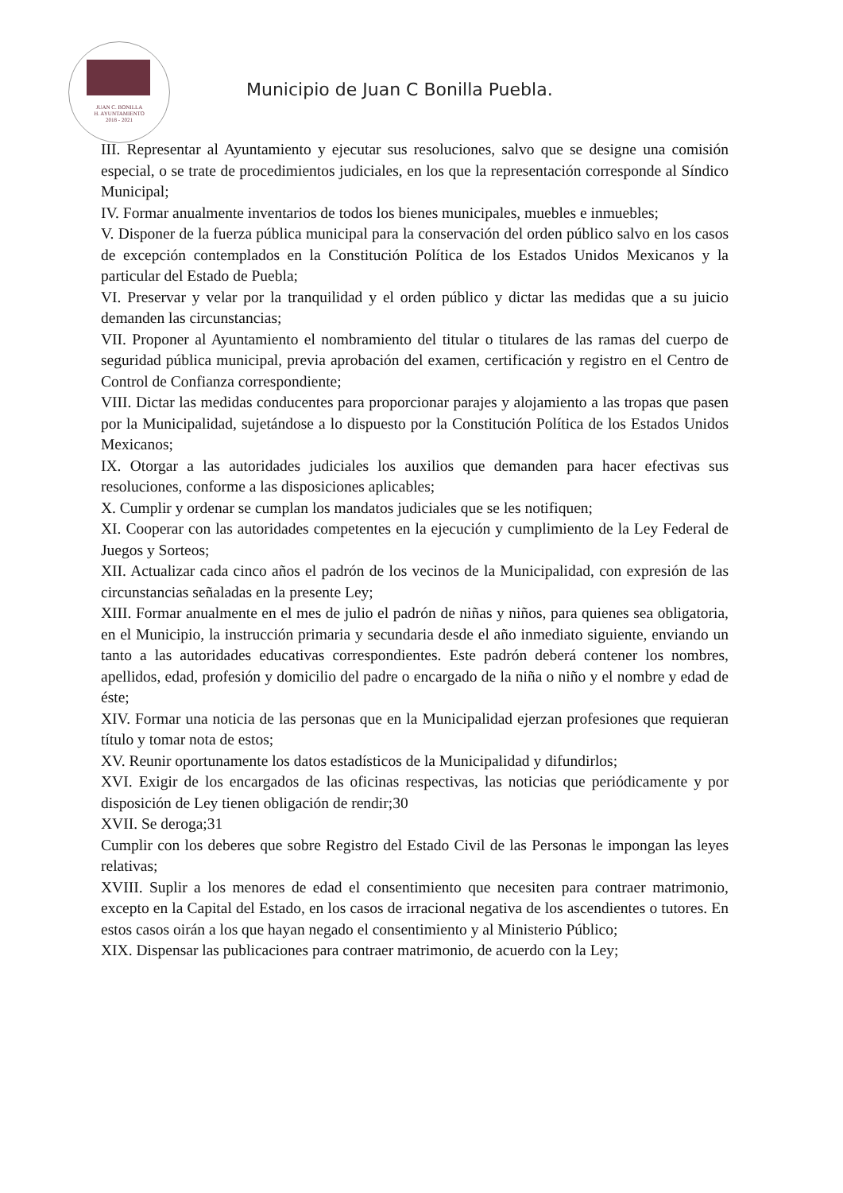JUAN C. BONILLA
H. AYUNTAMIENTO
2018 - 2021
Municipio de Juan C Bonilla Puebla.
III. Representar al Ayuntamiento y ejecutar sus resoluciones, salvo que se designe una comisión especial, o se trate de procedimientos judiciales, en los que la representación corresponde al Síndico Municipal;
IV. Formar anualmente inventarios de todos los bienes municipales, muebles e inmuebles;
V. Disponer de la fuerza pública municipal para la conservación del orden público salvo en los casos de excepción contemplados en la Constitución Política de los Estados Unidos Mexicanos y la particular del Estado de Puebla;
VI. Preservar y velar por la tranquilidad y el orden público y dictar las medidas que a su juicio demanden las circunstancias;
VII. Proponer al Ayuntamiento el nombramiento del titular o titulares de las ramas del cuerpo de seguridad pública municipal, previa aprobación del examen, certificación y registro en el Centro de Control de Confianza correspondiente;
VIII. Dictar las medidas conducentes para proporcionar parajes y alojamiento a las tropas que pasen por la Municipalidad, sujetándose a lo dispuesto por la Constitución Política de los Estados Unidos Mexicanos;
IX. Otorgar a las autoridades judiciales los auxilios que demanden para hacer efectivas sus resoluciones, conforme a las disposiciones aplicables;
X. Cumplir y ordenar se cumplan los mandatos judiciales que se les notifiquen;
XI. Cooperar con las autoridades competentes en la ejecución y cumplimiento de la Ley Federal de Juegos y Sorteos;
XII. Actualizar cada cinco años el padrón de los vecinos de la Municipalidad, con expresión de las circunstancias señaladas en la presente Ley;
XIII. Formar anualmente en el mes de julio el padrón de niñas y niños, para quienes sea obligatoria, en el Municipio, la instrucción primaria y secundaria desde el año inmediato siguiente, enviando un tanto a las autoridades educativas correspondientes. Este padrón deberá contener los nombres, apellidos, edad, profesión y domicilio del padre o encargado de la niña o niño y el nombre y edad de éste;
XIV. Formar una noticia de las personas que en la Municipalidad ejerzan profesiones que requieran título y tomar nota de estos;
XV. Reunir oportunamente los datos estadísticos de la Municipalidad y difundirlos;
XVI. Exigir de los encargados de las oficinas respectivas, las noticias que periódicamente y por disposición de Ley tienen obligación de rendir;30
XVII. Se deroga;31
Cumplir con los deberes que sobre Registro del Estado Civil de las Personas le impongan las leyes relativas;
XVIII. Suplir a los menores de edad el consentimiento que necesiten para contraer matrimonio, excepto en la Capital del Estado, en los casos de irracional negativa de los ascendientes o tutores. En estos casos oirán a los que hayan negado el consentimiento y al Ministerio Público;
XIX. Dispensar las publicaciones para contraer matrimonio, de acuerdo con la Ley;